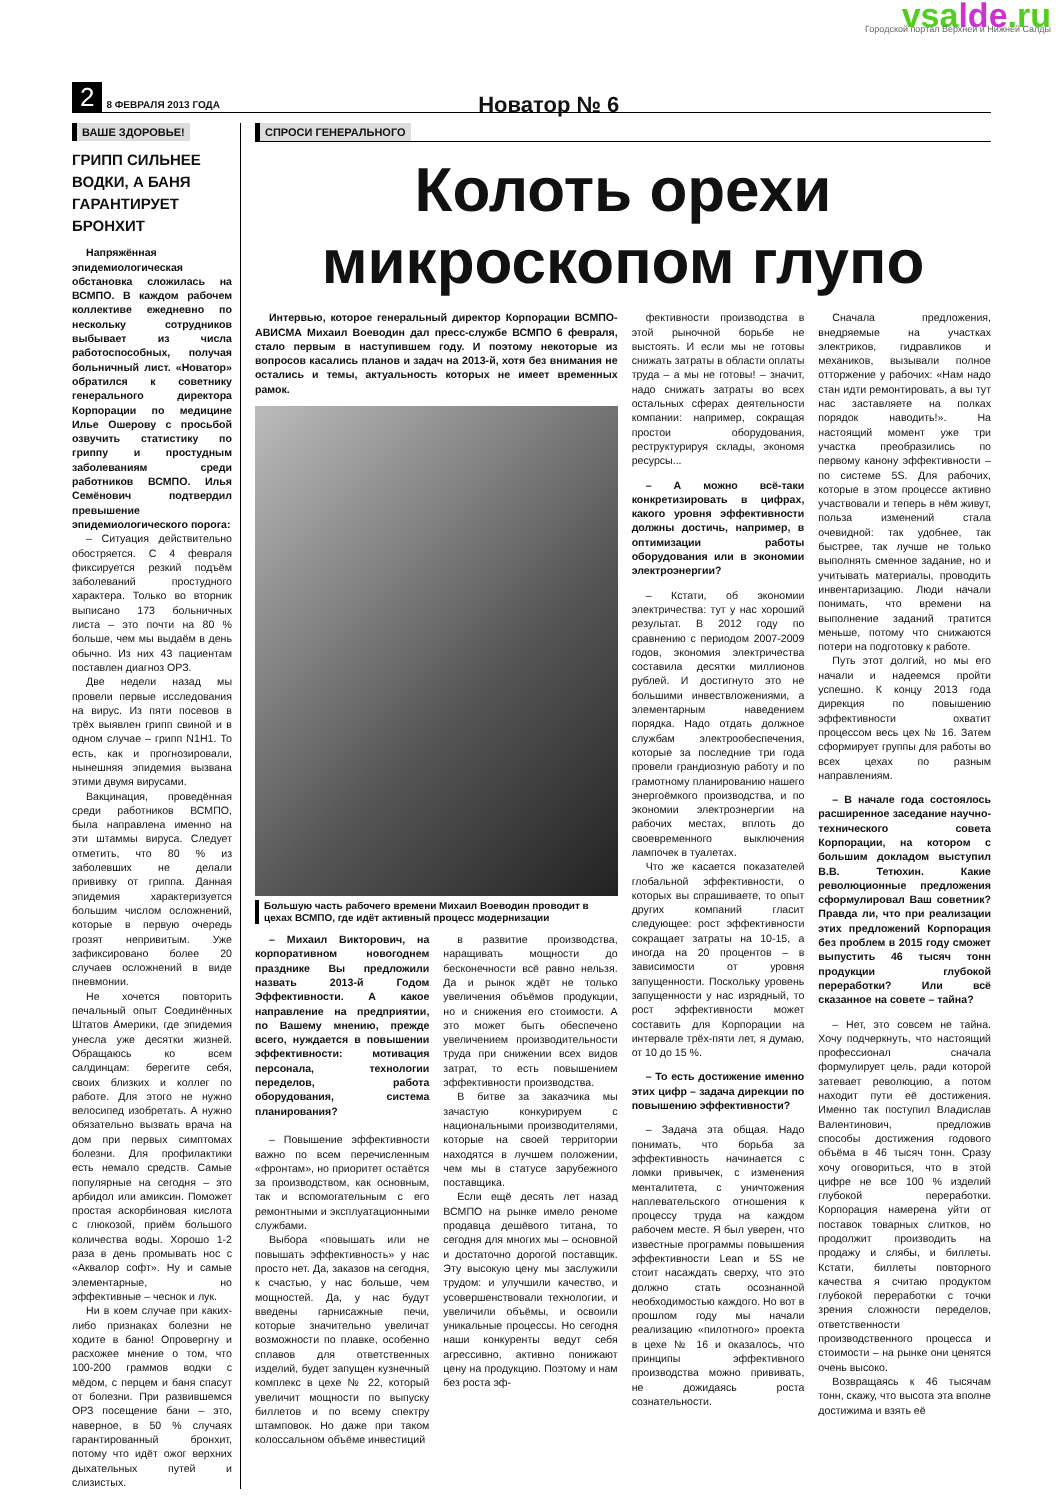vsalde.ru
Городской портал Верхней и Нижней Салды
2 8 ФЕВРАЛЯ 2013 ГОДА Новатор № 6
ВАШЕ ЗДОРОВЬЕ!
ГРИПП СИЛЬНЕЕ ВОДКИ, А БАНЯ ГАРАНТИРУЕТ БРОНХИТ
Напряжённая эпидемиологическая обстановка сложилась на ВСМПО. В каждом рабочем коллективе ежедневно по нескольку сотрудников выбывает из числа работоспособных, получая больничный лист. «Новатор» обратился к советнику генерального директора Корпорации по медицине Илье Ошерову с просьбой озвучить статистику по гриппу и простудным заболеваниям среди работников ВСМПО. Илья Семёнович подтвердил превышение эпидемиологического порога:
– Ситуация действительно обостряется. С 4 февраля фиксируется резкий подъём заболеваний простудного характера. Только во вторник выписано 173 больничных листа – это почти на 80 % больше, чем мы выдаём в день обычно. Из них 43 пациентам поставлен диагноз ОРЗ.
Две недели назад мы провели первые исследования на вирус. Из пяти посевов в трёх выявлен грипп свиной и в одном случае – грипп N1H1. То есть, как и прогнозировали, нынешняя эпидемия вызвана этими двумя вирусами.
Вакцинация, проведённая среди работников ВСМПО, была направлена именно на эти штаммы вируса. Следует отметить, что 80 % из заболевших не делали прививку от гриппа. Данная эпидемия характеризуется большим числом осложнений, которые в первую очередь грозят непривитым. Уже зафиксировано более 20 случаев осложнений в виде пневмонии.
Не хочется повторить печальный опыт Соединённых Штатов Америки, где эпидемия унесла уже десятки жизней. Обращаюсь ко всем салдинцам: берегите себя, своих близких и коллег по работе. Для этого не нужно велосипед изобретать. А нужно обязательно вызвать врача на дом при первых симптомах болезни. Для профилактики есть немало средств. Самые популярные на сегодня – это арбидол или амиксин. Поможет простая аскорбиновая кислота с глюкозой, приём большого количества воды. Хорошо 1-2 раза в день промывать нос с «Аквалор софт». Ну и самые элементарные, но эффективные – чеснок и лук.
Ни в коем случае при каких-либо признаках болезни не ходите в баню! Опровергну и расхожее мнение о том, что 100-200 граммов водки с мёдом, с перцем и баня спасут от болезни. При развившемся ОРЗ посещение бани – это, наверное, в 50 % случаях гарантированный бронхит, потому что идёт ожог верхних дыхательных путей и слизистых.
СПРОСИ ГЕНЕРАЛЬНОГО
Колоть орехи микроскопом глупо
Интервью, которое генеральный директор Корпорации ВСМПО-АВИСМА Михаил Воеводин дал пресс-службе ВСМПО 6 февраля, стало первым в наступившем году. И поэтому некоторые из вопросов касались планов и задач на 2013-й, хотя без внимания не остались и темы, актуальность которых не имеет временных рамок.
Большую часть рабочего времени Михаил Воеводин проводит в цехах ВСМПО, где идёт активный процесс модернизации
– Михаил Викторович, на корпоративном новогоднем празднике Вы предложили назвать 2013-й Годом Эффективности. А какое направление на предприятии, по Вашему мнению, прежде всего, нуждается в повышении эффективности: мотивация персонала, технологии переделов, работа оборудования, система планирования?
– Повышение эффективности важно по всем перечисленным «фронтам», но приоритет остаётся за производством, как основным, так и вспомогательным с его ремонтными и эксплуатационными службами.
Выбора «повышать или не повышать эффективность» у нас просто нет. Да, заказов на сегодня, к счастью, у нас больше, чем мощностей. Да, у нас будут введены гарнисажные печи, которые значительно увеличат возможности по плавке, особенно сплавов для ответственных изделий, будет запущен кузнечный комплекс в цехе № 22, который увеличит мощности по выпуску биллетов и по всему спектру штамповок. Но даже при таком колоссальном объёме инвестиций
в развитие производства, наращивать мощности до бесконечности всё равно нельзя. Да и рынок ждёт не только увеличения объёмов продукции, но и снижения его стоимости. А это может быть обеспечено увеличением производительности труда при снижении всех видов затрат, то есть повышением эффективности производства.
В битве за заказчика мы зачастую конкурируем с национальными производителями, которые на своей территории находятся в лучшем положении, чем мы в статусе зарубежного поставщика.
Если ещё десять лет назад ВСМПО на рынке имело реноме продавца дешёвого титана, то сегодня для многих мы – основной и достаточно дорогой поставщик. Эту высокую цену мы заслужили трудом: и улучшили качество, и усовершенствовали технологии, и увеличили объёмы, и освоили уникальные процессы. Но сегодня наши конкуренты ведут себя агрессивно, активно понижают цену на продукцию. Поэтому и нам без роста эф-
фективности производства в этой рыночной борьбе не выстоять. И если мы не готовы снижать затраты в области оплаты труда – а мы не готовы! – значит, надо снижать затраты во всех остальных сферах деятельности компании: например, сокращая простои оборудования, реструктурируя склады, экономя ресурсы...
– А можно всё-таки конкретизировать в цифрах, какого уровня эффективности должны достичь, например, в оптимизации работы оборудования или в экономии электроэнергии?
– Кстати, об экономии электричества: тут у нас хороший результат. В 2012 году по сравнению с периодом 2007-2009 годов, экономия электричества составила десятки миллионов рублей. И достигнуто это не большими инвествложениями, а элементарным наведением порядка. Надо отдать должное службам электрообеспечения, которые за последние три года провели грандиозную работу и по грамотному планированию нашего энергоёмкого производства, и по экономии электроэнергии на рабочих местах, вплоть до своевременного выключения лампочек в туалетах.
Что же касается показателей глобальной эффективности, о которых вы спрашиваете, то опыт других компаний гласит следующее: рост эффективности сокращает затраты на 10-15, а иногда на 20 процентов – в зависимости от уровня запущенности. Поскольку уровень запущенности у нас изрядный, то рост эффективности может составить для Корпорации на интервале трёх-пяти лет, я думаю, от 10 до 15 %.
– То есть достижение именно этих цифр – задача дирекции по повышению эффективности?
– Задача эта общая. Надо понимать, что борьба за эффективность начинается с ломки привычек, с изменения менталитета, с уничтожения наплевательского отношения к процессу труда на каждом рабочем месте. Я был уверен, что известные программы повышения эффективности Lean и 5S не стоит насаждать сверху, что это должно стать осознанной необходимостью каждого. Но вот в прошлом году мы начали реализацию «пилотного» проекта в цехе № 16 и оказалось, что принципы эффективного производства можно прививать, не дожидаясь роста сознательности.
Сначала предложения, внедряемые на участках электриков, гидравликов и механиков, вызывали полное отторжение у рабочих: «Нам надо стан идти ремонтировать, а вы тут нас заставляете на полках порядок наводить!». На настоящий момент уже три участка преобразились по первому канону эффективности – по системе 5S. Для рабочих, которые в этом процессе активно участвовали и теперь в нём живут, польза изменений стала очевидной: так удобнее, так быстрее, так лучше не только выполнять сменное задание, но и учитывать материалы, проводить инвентаризацию. Люди начали понимать, что времени на выполнение заданий тратится меньше, потому что снижаются потери на подготовку к работе.
Путь этот долгий, но мы его начали и надеемся пройти успешно. К концу 2013 года дирекция по повышению эффективности охватит процессом весь цех № 16. Затем сформирует группы для работы во всех цехах по разным направлениям.
– В начале года состоялось расширенное заседание научно-технического совета Корпорации, на котором с большим докладом выступил В.В. Тетюхин. Какие революционные предложения сформулировал Ваш советник? Правда ли, что при реализации этих предложений Корпорация без проблем в 2015 году сможет выпустить 46 тысяч тонн продукции глубокой переработки? Или всё сказанное на совете – тайна?
– Нет, это совсем не тайна. Хочу подчеркнуть, что настоящий профессионал сначала формулирует цель, ради которой затевает революцию, а потом находит пути её достижения. Именно так поступил Владислав Валентинович, предложив способы достижения годового объёма в 46 тысяч тонн. Сразу хочу оговориться, что в этой цифре не все 100 % изделий глубокой переработки. Корпорация намерена уйти от поставок товарных слитков, но продолжит производить на продажу и слябы, и биллеты. Кстати, биллеты повторного качества я считаю продуктом глубокой переработки с точки зрения сложности переделов, ответственности производственного процесса и стоимости – на рынке они ценятся очень высоко.
Возвращаясь к 46 тысячам тонн, скажу, что высота эта вполне достижима и взять её